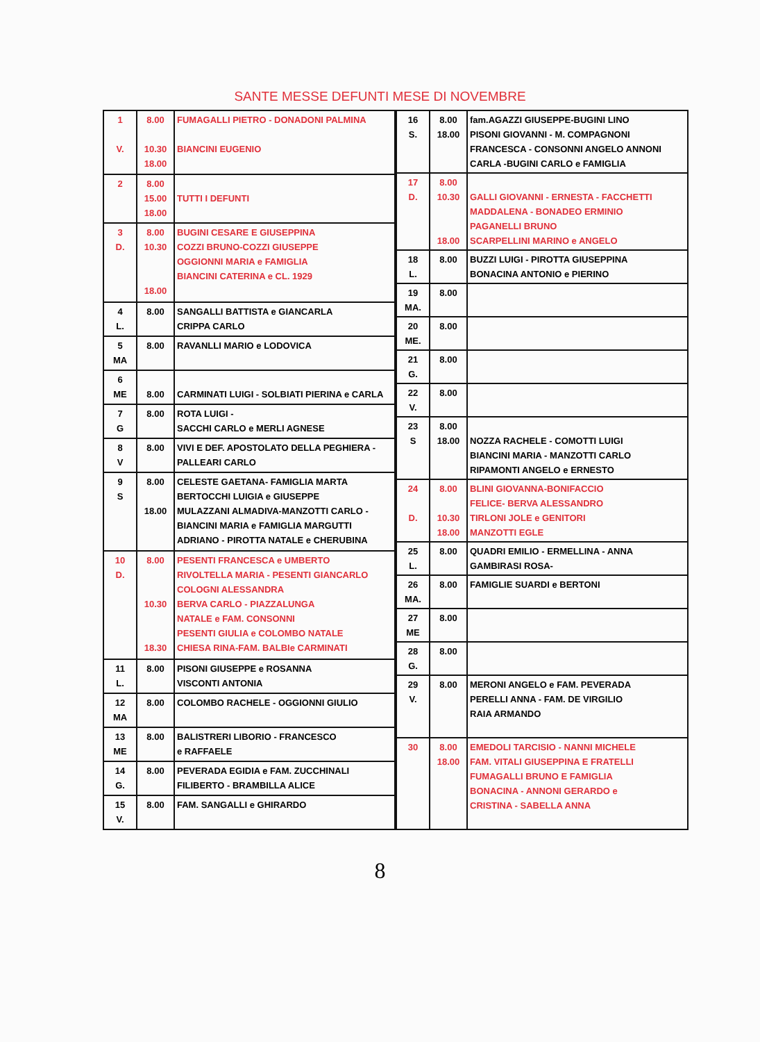SANTE MESSE DEFUNTI MESE DI NOVEMBRE
| 1 V. | 8.00 10.30 18.00 | FUMAGALLI PIETRO - DONADONI PALMINA BIANCINI EUGENIO |
| 2 | 8.00 15.00 18.00 | TUTTI I DEFUNTI |
| 3 D. | 8.00 10.30 18.00 | BUGINI CESARE E GIUSEPPINA COZZI BRUNO-COZZI GIUSEPPE OGGIONNI MARIA e FAMIGLIA BIANCINI CATERINA e CL. 1929 |
| 4 L. | 8.00 | SANGALLI BATTISTA e GIANCARLA CRIPPA CARLO |
| 5 MA | 8.00 | RAVANLLI MARIO e LODOVICA |
| 6 ME | 8.00 | CARMINATI LUIGI - SOLBIATI PIERINA e CARLA |
| 7 G | 8.00 | ROTA LUIGI - SACCHI CARLO e MERLI AGNESE |
| 8 V | 8.00 | VIVI E DEF. APOSTOLATO DELLA PEGHIERA - PALLEARI CARLO |
| 9 S | 8.00 18.00 | CELESTE GAETANA- FAMIGLIA MARTA BERTOCCHI LUIGIA e GIUSEPPE MULAZZANI ALMADIVA-MANZOTTI CARLO - BIANCINI MARIA e FAMIGLIA MARGUTTI ADRIANO - PIROTTA NATALE e CHERUBINA |
| 10 D. | 8.00 10.30 18.30 | PESENTI FRANCESCA e UMBERTO RIVOLTELLA MARIA - PESENTI GIANCARLO COLOGNI ALESSANDRA BERVA CARLO - PIAZZALUNGA NATALE e FAM. CONSONNI PESENTI GIULIA e COLOMBO NATALE CHIESA RINA-FAM. BALBIe CARMINATI |
| 11 L. | 8.00 | PISONI GIUSEPPE e ROSANNA VISCONTI ANTONIA |
| 12 MA | 8.00 | COLOMBO RACHELE - OGGIONNI GIULIO |
| 13 ME | 8.00 | BALISTRERI LIBORIO - FRANCESCO e RAFFAELE |
| 14 G. | 8.00 | PEVERADA EGIDIA e FAM. ZUCCHINALI FILIBERTO - BRAMBILLA ALICE |
| 15 V. | 8.00 | FAM. SANGALLI e GHIRARDO |
| 16 S. | 8.00 18.00 | fam.AGAZZI GIUSEPPE-BUGINI LINO PISONI GIOVANNI - M. COMPAGNONI FRANCESCA - CONSONNI ANGELO ANNONI CARLA -BUGINI CARLO e FAMIGLIA |
| 17 D. | 8.00 10.30 18.00 | GALLI GIOVANNI - ERNESTA - FACCHETTI MADDALENA - BONADEO ERMINIO PAGANELLI BRUNO SCARPELLINI MARINO e ANGELO |
| 18 L. | 8.00 | BUZZI LUIGI - PIROTTA GIUSEPPINA BONACINA ANTONIO e PIERINO |
| 19 MA. | 8.00 | |
| 20 ME. | 8.00 | |
| 21 G. | 8.00 | |
| 22 V. | 8.00 | |
| 23 S | 8.00 18.00 | NOZZA RACHELE - COMOTTI LUIGI BIANCINI MARIA - MANZOTTI CARLO RIPAMONTI ANGELO e ERNESTO |
| 24 D. | 8.00 10.30 18.00 | BLINI GIOVANNA-BONIFACCIO FELICE- BERVA ALESSANDRO TIRLONI JOLE e GENITORI MANZOTTI EGLE |
| 25 L. | 8.00 | QUADRI EMILIO - ERMELLINA - ANNA GAMBIRASI ROSA- |
| 26 MA. | 8.00 | FAMIGLIE SUARDI e BERTONI |
| 27 ME | 8.00 | |
| 28 G. | 8.00 | |
| 29 V. | 8.00 | MERONI ANGELO e FAM. PEVERADA PERELLI ANNA - FAM. DE VIRGILIO RAIA ARMANDO |
| 30 | 8.00 18.00 | EMEDOLI TARCISIO - NANNI MICHELE FAM. VITALI GIUSEPPINA E FRATELLI FUMAGALLI BRUNO E FAMIGLIA BONACINA - ANNONI GERARDO e CRISTINA - SABELLA ANNA |
8